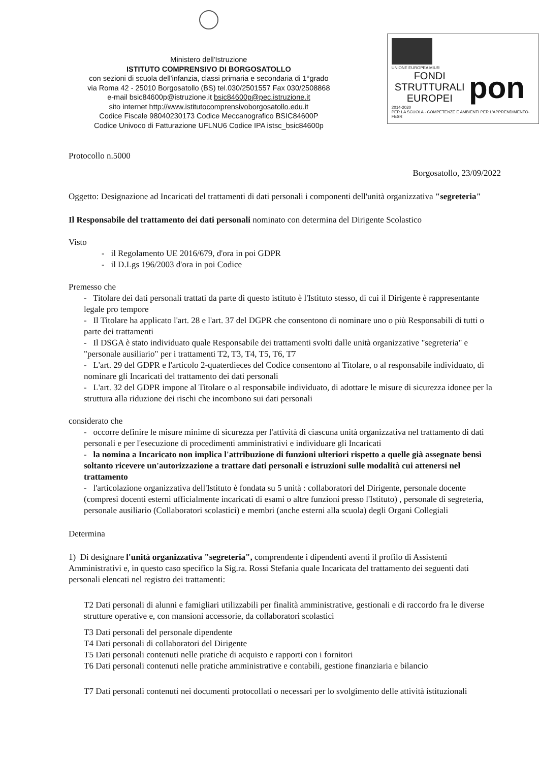Ministero dell'Istruzione
ISTITUTO COMPRENSIVO DI BORGOSATOLLO
con sezioni di scuola dell'infanzia, classi primaria e secondaria di 1°grado
via Roma 42 - 25010 Borgosatollo (BS) tel.030/2501557 Fax 030/2508868
e-mail bsic84600p@istruzione.it bsic84600p@pec.istruzione.it
sito internet http://www.istitutocomprensivoborgosatollo.edu.it
Codice Fiscale 98040230173 Codice Meccanografico BSIC84600P
Codice Univoco di Fatturazione UFLNU6 Codice IPA istsc_bsic84600p
UNIONE EUROPEA MIUR
FONDI STRUTTURALI EUROPEI pon
2014-2020
PER LA SCUOLA - COMPETENZE E AMBIENTI PER L'APPRENDIMENTO-FESR
Protocollo n.5000
Borgosatollo, 23/09/2022
Oggetto: Designazione ad Incaricati del trattamenti di dati personali i componenti dell'unità organizzativa "segreteria"
Il Responsabile del trattamento dei dati personali nominato con determina del Dirigente Scolastico
Visto
- il Regolamento UE 2016/679, d'ora in poi GDPR
- il D.Lgs 196/2003 d'ora in poi Codice
Premesso che
- Titolare dei dati personali trattati da parte di questo istituto è l'Istituto stesso, di cui il Dirigente è rappresentante legale pro tempore
- Il Titolare ha applicato l'art. 28 e l'art. 37 del DGPR che consentono di nominare uno o più Responsabili di tutti o parte dei trattamenti
- Il DSGA è stato individuato quale Responsabile dei trattamenti svolti dalle unità organizzative "segreteria" e "personale ausiliario" per i trattamenti T2, T3, T4, T5, T6, T7
- L'art. 29 del GDPR e l'articolo 2-quaterdieces del Codice consentono al Titolare, o al responsabile individuato, di nominare gli Incaricati del trattamento dei dati personali
- L'art. 32 del GDPR impone al Titolare o al responsabile individuato, di adottare le misure di sicurezza idonee per la struttura alla riduzione dei rischi che incombono sui dati personali
considerato che
- occorre definire le misure minime di sicurezza per l'attività di ciascuna unità organizzativa nel trattamento di dati personali e per l'esecuzione di procedimenti amministrativi e individuare gli Incaricati
- la nomina a Incaricato non implica l'attribuzione di funzioni ulteriori rispetto a quelle già assegnate bensì soltanto ricevere un'autorizzazione a trattare dati personali e istruzioni sulle modalità cui attenersi nel trattamento
- l'articolazione organizzativa dell'Istituto è fondata su 5 unità : collaboratori del Dirigente, personale docente (compresi docenti esterni ufficialmente incaricati di esami o altre funzioni presso l'Istituto) , personale di segreteria, personale ausiliario (Collaboratori scolastici) e membri (anche esterni alla scuola) degli Organi Collegiali
Determina
1) Di designare l'unità organizzativa "segreteria", comprendente i dipendenti aventi il profilo di Assistenti Amministrativi e, in questo caso specifico la Sig.ra. Rossi Stefania quale Incaricata del trattamento dei seguenti dati personali elencati nel registro dei trattamenti:
T2 Dati personali di alunni e famigliari utilizzabili per finalità amministrative, gestionali e di raccordo fra le diverse strutture operative e, con mansioni accessorie, da collaboratori scolastici
T3 Dati personali del personale dipendente
T4 Dati personali di collaboratori del Dirigente
T5 Dati personali contenuti nelle pratiche di acquisto e rapporti con i fornitori
T6 Dati personali contenuti nelle pratiche amministrative e contabili, gestione finanziaria e bilancio
T7 Dati personali contenuti nei documenti protocollati o necessari per lo svolgimento delle attività istituzionali